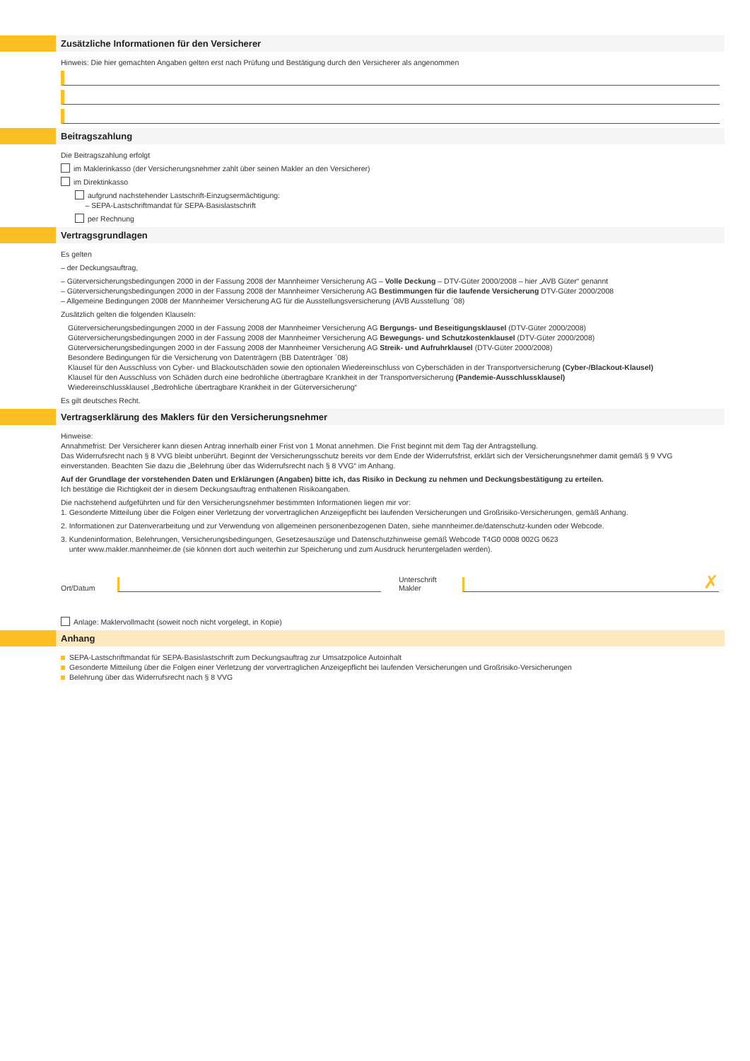Zusätzliche Informationen für den Versicherer
Hinweis: Die hier gemachten Angaben gelten erst nach Prüfung und Bestätigung durch den Versicherer als angenommen
Beitragszahlung
Die Beitragszahlung erfolgt
im Maklerinkasso (der Versicherungsnehmer zahlt über seinen Makler an den Versicherer)
im Direktinkasso
aufgrund nachstehender Lastschrift-Einzugsermächtigung:
– SEPA-Lastschriftmandat für SEPA-Basislastschrift
per Rechnung
Vertragsgrundlagen
Es gelten
– der Deckungsauftrag,
– Güterversicherungsbedingungen 2000 in der Fassung 2008 der Mannheimer Versicherung AG – Volle Deckung – DTV-Güter 2000/2008 – hier „AVB Güter“ genannt
– Güterversicherungsbedingungen 2000 in der Fassung 2008 der Mannheimer Versicherung AG Bestimmungen für die laufende Versicherung DTV-Güter 2000/2008
– Allgemeine Bedingungen 2008 der Mannheimer Versicherung AG für die Ausstellungsversicherung (AVB Ausstellung ´08)
Zusätzlich gelten die folgenden Klauseln:
Güterversicherungsbedingungen 2000 in der Fassung 2008 der Mannheimer Versicherung AG Bergungs- und Beseitigungsklausel (DTV-Güter 2000/2008)
Güterversicherungsbedingungen 2000 in der Fassung 2008 der Mannheimer Versicherung AG Bewegungs- und Schutzkostenklausel (DTV-Güter 2000/2008)
Güterversicherungsbedingungen 2000 in der Fassung 2008 der Mannheimer Versicherung AG Streik- und Aufruhrklausel (DTV-Güter 2000/2008)
Besondere Bedingungen für die Versicherung von Datenträgern (BB Datenträger ´08)
Klausel für den Ausschluss von Cyber- und Blackoutschäden sowie den optionalen Wiedereinschluss von Cyberschäden in der Transportversicherung (Cyber-/Blackout-Klausel)
Klausel für den Ausschluss von Schäden durch eine bedrohliche übertragbare Krankheit in der Transportversicherung (Pandemie-Ausschlussklausel)
Wiedereinschlussklausel „Bedrohliche übertragbare Krankheit in der Güterversicherung“
Es gilt deutsches Recht.
Vertragserklärung des Maklers für den Versicherungsnehmer
Hinweise:
Annahmefrist: Der Versicherer kann diesen Antrag innerhalb einer Frist von 1 Monat annehmen. Die Frist beginnt mit dem Tag der Antragstellung.
Das Widerrufsrecht nach § 8 VVG bleibt unberührt. Beginnt der Versicherungsschutz bereits vor dem Ende der Widerrufsfrist, erklärt sich der Versicherungsnehmer damit gemäß § 9 VVG einverstanden. Beachten Sie dazu die „Belehrung über das Widerrufsrecht nach § 8 VVG“ im Anhang.
Auf der Grundlage der vorstehenden Daten und Erklärungen (Angaben) bitte ich, das Risiko in Deckung zu nehmen und Deckungsbestätigung zu erteilen.
Ich bestätige die Richtigkeit der in diesem Deckungsauftrag enthaltenen Risikoangaben.
Die nachstehend aufgeführten und für den Versicherungsnehmer bestimmten Informationen liegen mir vor:
1. Gesonderte Mitteilung über die Folgen einer Verletzung der vorvertraglichen Anzeigepflicht bei laufenden Versicherungen und Großrisiko-Versicherungen, gemäß Anhang.
2. Informationen zur Datenverarbeitung und zur Verwendung von allgemeinen personenbezogenen Daten, siehe mannheimer.de/datenschutz-kunden oder Webcode.
3. Kundeninformation, Belehrungen, Versicherungsbedingungen, Gesetzesauszüge und Datenschutzhinweise gemäß Webcode T4G0 0008 002G 0623
unter www.makler.mannheimer.de (sie können dort auch weiterhin zur Speicherung und zum Ausdruck heruntergeladen werden).
Ort/Datum
Unterschrift
Makler
✗
Anlage: Maklervollmacht (soweit noch nicht vorgelegt, in Kopie)
Anhang
SEPA-Lastschriftmandat für SEPA-Basislastschrift zum Deckungsauftrag zur Umsatzpolice Autoinhalt
Gesonderte Mitteilung über die Folgen einer Verletzung der vorvertraglichen Anzeigepflicht bei laufenden Versicherungen und Großrisiko-Versicherungen
Belehrung über das Widerrufsrecht nach § 8 VVG